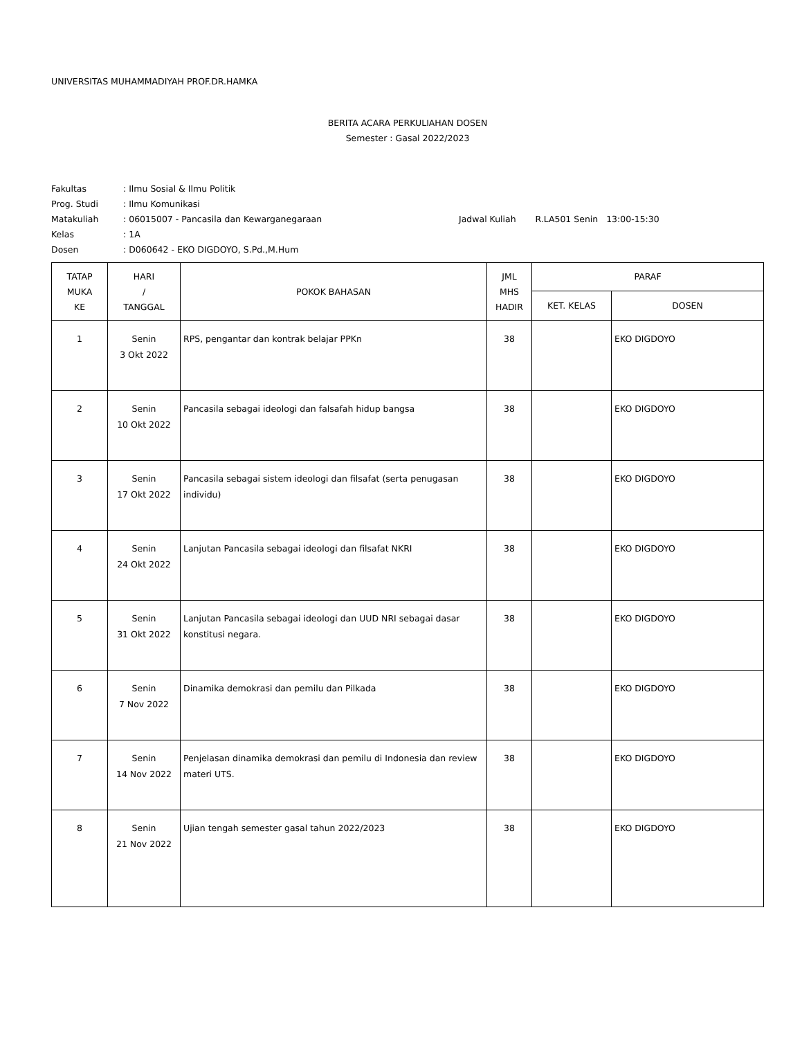UNIVERSITAS MUHAMMADIYAH PROF.DR.HAMKA
BERITA ACARA PERKULIAHAN DOSEN
Semester : Gasal 2022/2023
| Fakultas | : Ilmu Sosial & Ilmu Politik | |
| Prog. Studi | : Ilmu Komunikasi | |
| Matakuliah | : 06015007 - Pancasila dan Kewarganegaraan | Jadwal Kuliah R.LA501 Senin 13:00-15:30 |
| Kelas | : 1A | |
| Dosen | : D060642 - EKO DIGDOYO, S.Pd.,M.Hum | |
| TATAP MUKA KE | HARI / TANGGAL | POKOK BAHASAN | JML MHS HADIR | PARAF | |
| --- | --- | --- | --- | --- | --- |
| | | | | KET. KELAS | DOSEN |
| 1 | Senin 3 Okt 2022 | RPS, pengantar dan kontrak belajar PPKn | 38 | | EKO DIGDOYO |
| 2 | Senin 10 Okt 2022 | Pancasila sebagai ideologi dan falsafah hidup bangsa | 38 | | EKO DIGDOYO |
| 3 | Senin 17 Okt 2022 | Pancasila sebagai sistem ideologi dan filsafat (serta penugasan individu) | 38 | | EKO DIGDOYO |
| 4 | Senin 24 Okt 2022 | Lanjutan Pancasila sebagai ideologi dan filsafat NKRI | 38 | | EKO DIGDOYO |
| 5 | Senin 31 Okt 2022 | Lanjutan Pancasila sebagai ideologi dan UUD NRI sebagai dasar konstitusi negara. | 38 | | EKO DIGDOYO |
| 6 | Senin 7 Nov 2022 | Dinamika demokrasi dan pemilu dan Pilkada | 38 | | EKO DIGDOYO |
| 7 | Senin 14 Nov 2022 | Penjelasan dinamika demokrasi dan pemilu di Indonesia dan review materi UTS. | 38 | | EKO DIGDOYO |
| 8 | Senin 21 Nov 2022 | Ujian tengah semester gasal tahun 2022/2023 | 38 | | EKO DIGDOYO |